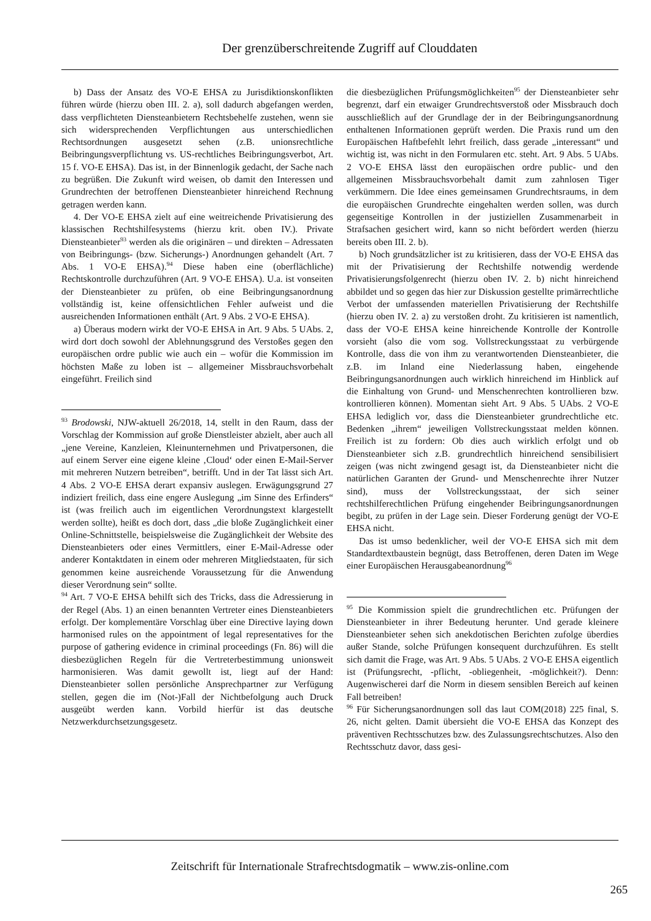Der grenzüberschreitende Zugriff auf Clouddaten
b) Dass der Ansatz des VO-E EHSA zu Jurisdiktionskonflikten führen würde (hierzu oben III. 2. a), soll dadurch abgefangen werden, dass verpflichteten Diensteanbietern Rechtsbehelfe zustehen, wenn sie sich widersprechenden Verpflichtungen aus unterschiedlichen Rechtsordnungen ausgesetzt sehen (z.B. unionsrechtliche Beibringungsverpflichtung vs. US-rechtliches Beibringungsverbot, Art. 15 f. VO-E EHSA). Das ist, in der Binnenlogik gedacht, der Sache nach zu begrüßen. Die Zukunft wird weisen, ob damit den Interessen und Grundrechten der betroffenen Diensteanbieter hinreichend Rechnung getragen werden kann.
4. Der VO-E EHSA zielt auf eine weitreichende Privatisierung des klassischen Rechtshilfesystems (hierzu krit. oben IV.). Private Diensteanbieter<sup>93</sup> werden als die originären – und direkten – Adressaten von Beibringungs- (bzw. Sicherungs-) Anordnungen gehandelt (Art. 7 Abs. 1 VO-E EHSA).<sup>94</sup> Diese haben eine (oberflächliche) Rechtskontrolle durchzuführen (Art. 9 VO-E EHSA). U.a. ist vonseiten der Diensteanbieter zu prüfen, ob eine Beibringungsanordnung vollständig ist, keine offensichtlichen Fehler aufweist und die ausreichenden Informationen enthält (Art. 9 Abs. 2 VO-E EHSA).
a) Überaus modern wirkt der VO-E EHSA in Art. 9 Abs. 5 UAbs. 2, wird dort doch sowohl der Ablehnungsgrund des Verstoßes gegen den europäischen ordre public wie auch ein – wofür die Kommission im höchsten Maße zu loben ist – allgemeiner Missbrauchsvorbehalt eingeführt. Freilich sind
<sup>93</sup> Brodowski, NJW-aktuell 26/2018, 14, stellt in den Raum, dass der Vorschlag der Kommission auf große Dienstleister abzielt, aber auch all „jene Vereine, Kanzleien, Kleinunternehmen und Privatpersonen, die auf einem Server eine eigene kleine ‚Cloud‘ oder einen E-Mail-Server mit mehreren Nutzern betreiben“, betrifft. Und in der Tat lässt sich Art. 4 Abs. 2 VO-E EHSA derart expansiv auslegen. Erwägungsgrund 27 indiziert freilich, dass eine engere Auslegung „im Sinne des Erfinders“ ist (was freilich auch im eigentlichen Verordnungstext klargestellt werden sollte), heißt es doch dort, dass „die bloße Zugänglichkeit einer Online-Schnittstelle, beispielsweise die Zugänglichkeit der Website des Diensteanbieters oder eines Vermittlers, einer E-Mail-Adresse oder anderer Kontaktdaten in einem oder mehreren Mitgliedstaaten, für sich genommen keine ausreichende Voraussetzung für die Anwendung dieser Verordnung sein“ sollte.
<sup>94</sup> Art. 7 VO-E EHSA behilft sich des Tricks, dass die Adressierung in der Regel (Abs. 1) an einen benannten Vertreter eines Diensteanbieters erfolgt. Der komplementäre Vorschlag über eine Directive laying down harmonised rules on the appointment of legal representatives for the purpose of gathering evidence in criminal proceedings (Fn. 86) will die diesbezüglichen Regeln für die Vertreterbestimmung unionsweit harmonisieren. Was damit gewollt ist, liegt auf der Hand: Diensteanbieter sollen persönliche Ansprechpartner zur Verfügung stellen, gegen die im (Not-)Fall der Nichtbefolgung auch Druck ausgeübt werden kann. Vorbild hierfür ist das deutsche Netzwerkdurchsetzungsgesetz.
die diesbezüglichen Prüfungsmöglichkeiten<sup>95</sup> der Diensteanbieter sehr begrenzt, darf ein etwaiger Grundrechtsverstoß oder Missbrauch doch ausschließlich auf der Grundlage der in der Beibringungsanordnung enthaltenen Informationen geprüft werden. Die Praxis rund um den Europäischen Haftbefehlt lehrt freilich, dass gerade „interessant“ und wichtig ist, was nicht in den Formularen etc. steht. Art. 9 Abs. 5 UAbs. 2 VO-E EHSA lässt den europäischen ordre public- und den allgemeinen Missbrauchsvorbehalt damit zum zahnlosen Tiger verkümmern. Die Idee eines gemeinsamen Grundrechtsraums, in dem die europäischen Grundrechte eingehalten werden sollen, was durch gegenseitige Kontrollen in der justiziellen Zusammenarbeit in Strafsachen gesichert wird, kann so nicht befördert werden (hierzu bereits oben III. 2. b).
b) Noch grundsätzlicher ist zu kritisieren, dass der VO-E EHSA das mit der Privatisierung der Rechtshilfe notwendig werdende Privatisierungsfolgenrecht (hierzu oben IV. 2. b) nicht hinreichend abbildet und so gegen das hier zur Diskussion gestellte primärrechtliche Verbot der umfassenden materiellen Privatisierung der Rechtshilfe (hierzu oben IV. 2. a) zu verstoßen droht. Zu kritisieren ist namentlich, dass der VO-E EHSA keine hinreichende Kontrolle der Kontrolle vorsieht (also die vom sog. Vollstreckungsstaat zu verbürgende Kontrolle, dass die von ihm zu verantwortenden Diensteanbieter, die z.B. im Inland eine Niederlassung haben, eingehende Beibringungsanordnungen auch wirklich hinreichend im Hinblick auf die Einhaltung von Grund- und Menschenrechten kontrollieren bzw. kontrollieren können). Momentan sieht Art. 9 Abs. 5 UAbs. 2 VO-E EHSA lediglich vor, dass die Diensteanbieter grundrechtliche etc. Bedenken „ihrem“ jeweiligen Vollstreckungsstaat melden können. Freilich ist zu fordern: Ob dies auch wirklich erfolgt und ob Diensteanbieter sich z.B. grundrechtlich hinreichend sensibilisiert zeigen (was nicht zwingend gesagt ist, da Diensteanbieter nicht die natürlichen Garanten der Grund- und Menschenrechte ihrer Nutzer sind), muss der Vollstreckungsstaat, der sich seiner rechtshilferechtlichen Prüfung eingehender Beibringungsanordnungen begibt, zu prüfen in der Lage sein. Dieser Forderung genügt der VO-E EHSA nicht.
Das ist umso bedenklicher, weil der VO-E EHSA sich mit dem Standardtextbaustein begnügt, dass Betroffenen, deren Daten im Wege einer Europäischen Herausgabeanordnung<sup>96</sup>
<sup>95</sup> Die Kommission spielt die grundrechtlichen etc. Prüfungen der Diensteanbieter in ihrer Bedeutung herunter. Und gerade kleinere Diensteanbieter sehen sich anekdotischen Berichten zufolge überdies außer Stande, solche Prüfungen konsequent durchzuführen. Es stellt sich damit die Frage, was Art. 9 Abs. 5 UAbs. 2 VO-E EHSA eigentlich ist (Prüfungsrecht, -pflicht, -obliegenheit, -möglichkeit?). Denn: Augenwischerei darf die Norm in diesem sensiblen Bereich auf keinen Fall betreiben!
<sup>96</sup> Für Sicherungsanordnungen soll das laut COM(2018) 225 final, S. 26, nicht gelten. Damit übersieht die VO-E EHSA das Konzept des präventiven Rechtsschutzes bzw. des Zulassungsrechtschutzes. Also den Rechtsschutz davor, dass gesi-
Zeitschrift für Internationale Strafrechtsdogmatik – www.zis-online.com
265